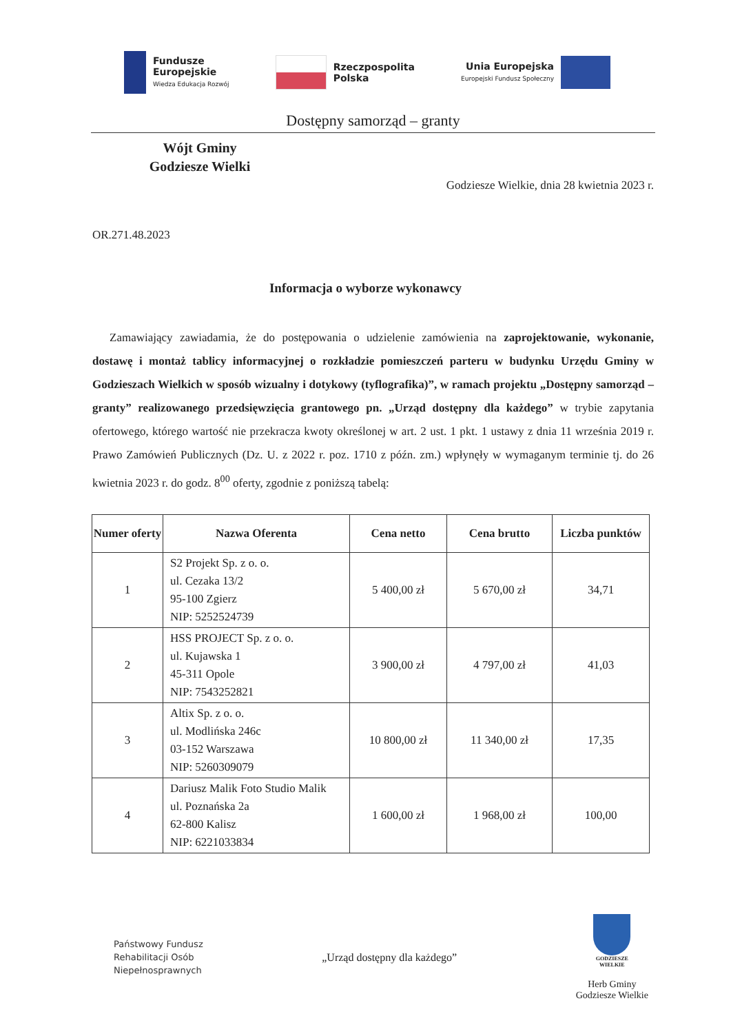Fundusze
Europejskie
Wiedza Edukacja Rozwój
Rzeczpospolita
Polska
Unia Europejska
Europejski Fundusz Społeczny
Dostępny samorząd – granty
Wójt Gminy
Godziesze Wielki
Godziesze Wielkie, dnia 28 kwietnia 2023 r.
OR.271.48.2023
Informacja o wyborze wykonawcy
Zamawiający zawiadamia, że do postępowania o udzielenie zamówienia na zaprojektowanie, wykonanie, dostawę i montaż tablicy informacyjnej o rozkładzie pomieszczeń parteru w budynku Urzędu Gminy w Godzieszach Wielkich w sposób wizualny i dotykowy (tyflografika)”, w ramach projektu „Dostępny samorząd – granty” realizowanego przedsięwzięcia grantowego pn. „Urząd dostępny dla każdego” w trybie zapytania ofertowego, którego wartość nie przekracza kwoty określonej w art. 2 ust. 1 pkt. 1 ustawy z dnia 11 września 2019 r. Prawo Zamówień Publicznych (Dz. U. z 2022 r. poz. 1710 z późn. zm.) wpłynęły w wymaganym terminie tj. do 26 kwietnia 2023 r. do godz. 8<sup>00</sup> oferty, zgodnie z poniższą tabelą:
| Numer oferty | Nazwa Oferenta | Cena netto | Cena brutto | Liczba punktów |
| --- | --- | --- | --- | --- |
| 1 | S2 Projekt Sp. z o. o. ul. Cezaka 13/2 95-100 Zgierz NIP: 5252524739 | 5 400,00 zł | 5 670,00 zł | 34,71 |
| 2 | HSS PROJECT Sp. z o. o. ul. Kujawska 1 45-311 Opole NIP: 7543252821 | 3 900,00 zł | 4 797,00 zł | 41,03 |
| 3 | Altix Sp. z o. o. ul. Modlińska 246c 03-152 Warszawa NIP: 5260309079 | 10 800,00 zł | 11 340,00 zł | 17,35 |
| 4 | Dariusz Malik Foto Studio Malik ul. Poznańska 2a 62-800 Kalisz NIP: 6221033834 | 1 600,00 zł | 1 968,00 zł | 100,00 |
Państwowy Fundusz
Rehabilitacji Osób
Niepełnosprawnych
„Urząd dostępny dla każdego”
GODZIESZE
WIELKIE
Herb Gminy
Godziesze Wielkie